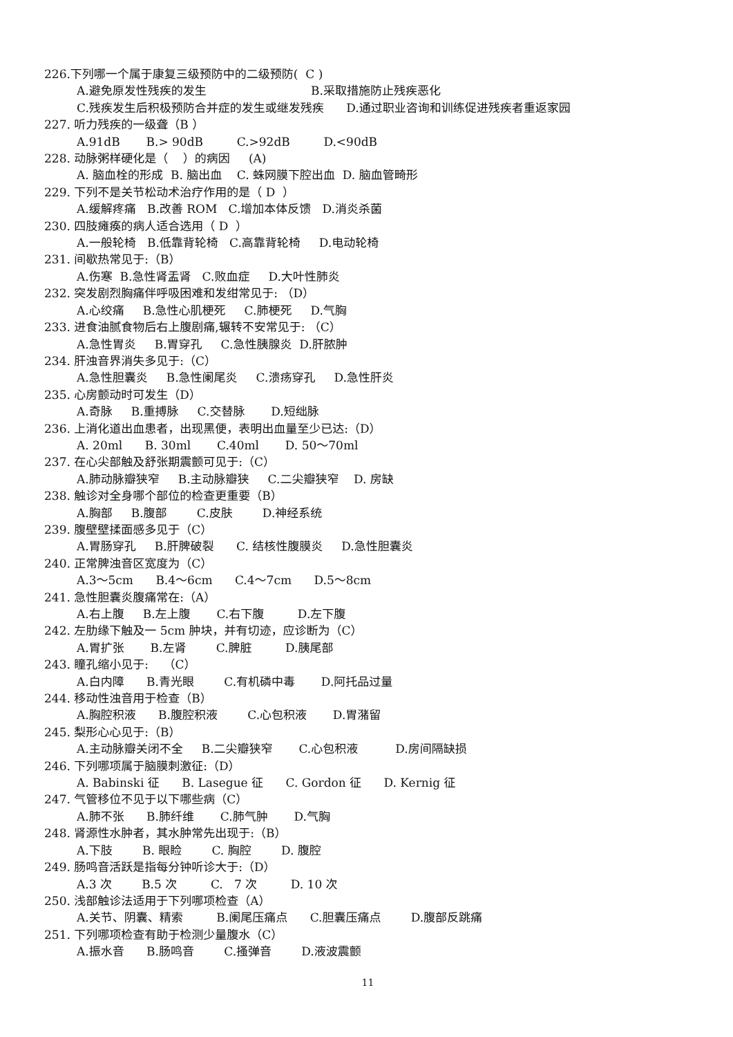226.下列哪一个属于康复三级预防中的二级预防( C )
A.避免原发性残疾的发生 B.采取措施防止残疾恶化
C.残疾发生后积极预防合并症的发生或继发残疾 D.通过职业咨询和训练促进残疾者重返家园
227. 听力残疾的一级聋（B ）
A.91dB B.> 90dB C.>92dB D.<90dB
228. 动脉粥样硬化是（ ）的病因 (A)
A. 脑血栓的形成 B. 脑出血 C. 蛛网膜下腔出血 D. 脑血管畸形
229. 下列不是关节松动术治疗作用的是（ D ）
A.缓解疼痛 B.改善 ROM C.增加本体反馈 D.消炎杀菌
230. 四肢瘫痪的病人适合选用（ D ）
A.一般轮椅 B.低靠背轮椅 C.高靠背轮椅 D.电动轮椅
231. 间歇热常见于:（B）
A.伤寒 B.急性肾盂肾 C.败血症 D.大叶性肺炎
232. 突发剧烈胸痛伴呼吸困难和发绀常见于: （D）
A.心绞痛 B.急性心肌梗死 C.肺梗死 D.气胸
233. 进食油腻食物后右上腹剧痛,辗转不安常见于: （C）
A.急性胃炎 B.胃穿孔 C.急性胰腺炎 D.肝脓肿
234. 肝浊音界消失多见于:（C）
A.急性胆囊炎 B.急性阑尾炎 C.溃疡穿孔 D.急性肝炎
235. 心房颤动时可发生（D）
A.奇脉 B.重搏脉 C.交替脉 D.短绌脉
236. 上消化道出血患者，出现黑便，表明出血量至少已达:（D）
A. 20ml B. 30ml C.40ml D. 50～70ml
237. 在心尖部触及舒张期震颤可见于:（C）
A.肺动脉瓣狭窄 B.主动脉瓣狭 C.二尖瓣狭窄 D. 房缺
238. 触诊对全身哪个部位的检查更重要（B）
A.胸部 B.腹部 C.皮肤 D.神经系统
239. 腹壁壁揉面感多见于（C）
A.胃肠穿孔 B.肝脾破裂 C. 结核性腹膜炎 D.急性胆囊炎
240. 正常脾浊音区宽度为（C）
A.3～5cm B.4～6cm C.4～7cm D.5～8cm
241. 急性胆囊炎腹痛常在:（A）
A.右上腹 B.左上腹 C.右下腹 D.左下腹
242. 左肋缘下触及一 5cm 肿块，并有切迹，应诊断为（C）
A.胃扩张 B.左肾 C.脾脏 D.胰尾部
243. 瞳孔缩小见于: （C）
A.白内障 B.青光眼 C.有机磷中毒 D.阿托品过量
244. 移动性浊音用于检查（B）
A.胸腔积液 B.腹腔积液 C.心包积液 D.胃潴留
245. 梨形心心见于:（B）
A.主动脉瓣关闭不全 B.二尖瓣狭窄 C.心包积液 D.房间隔缺损
246. 下列哪项属于脑膜刺激征:（D）
A. Babinski 征 B. Lasegue 征 C. Gordon 征 D. Kernig 征
247. 气管移位不见于以下哪些病（C）
A.肺不张 B.肺纤维 C.肺气肿 D.气胸
248. 肾源性水肿者，其水肿常先出现于:（B）
A.下肢 B. 眼睑 C. 胸腔 D. 腹腔
249. 肠鸣音活跃是指每分钟听诊大于:（D）
A.3 次 B.5 次 C. 7 次 D. 10 次
250. 浅部触诊法适用于下列哪项检查（A）
A.关节、阴囊、精索 B.阑尾压痛点 C.胆囊压痛点 D.腹部反跳痛
251. 下列哪项检查有助于检测少量腹水（C）
A.振水音 B.肠鸣音 C.搔弹音 D.液波震颤
11